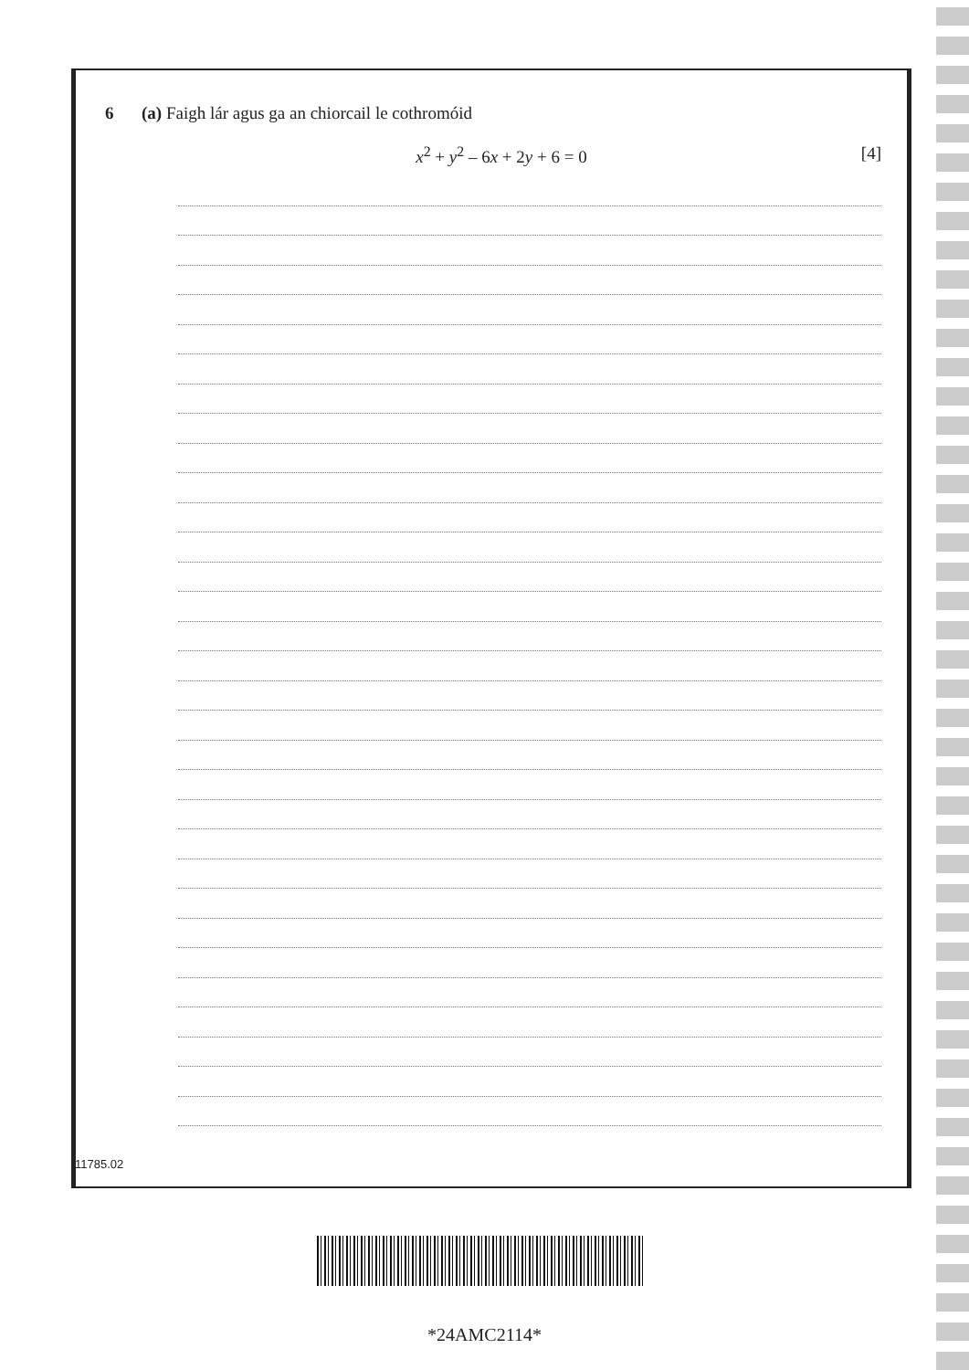6 (a) Faigh lár agus ga an chiorcail le cothromóid
x<sup>2</sup> + y<sup>2</sup> – 6x + 2y + 6 = 0 [4]
11785.02
*24AMC2114*